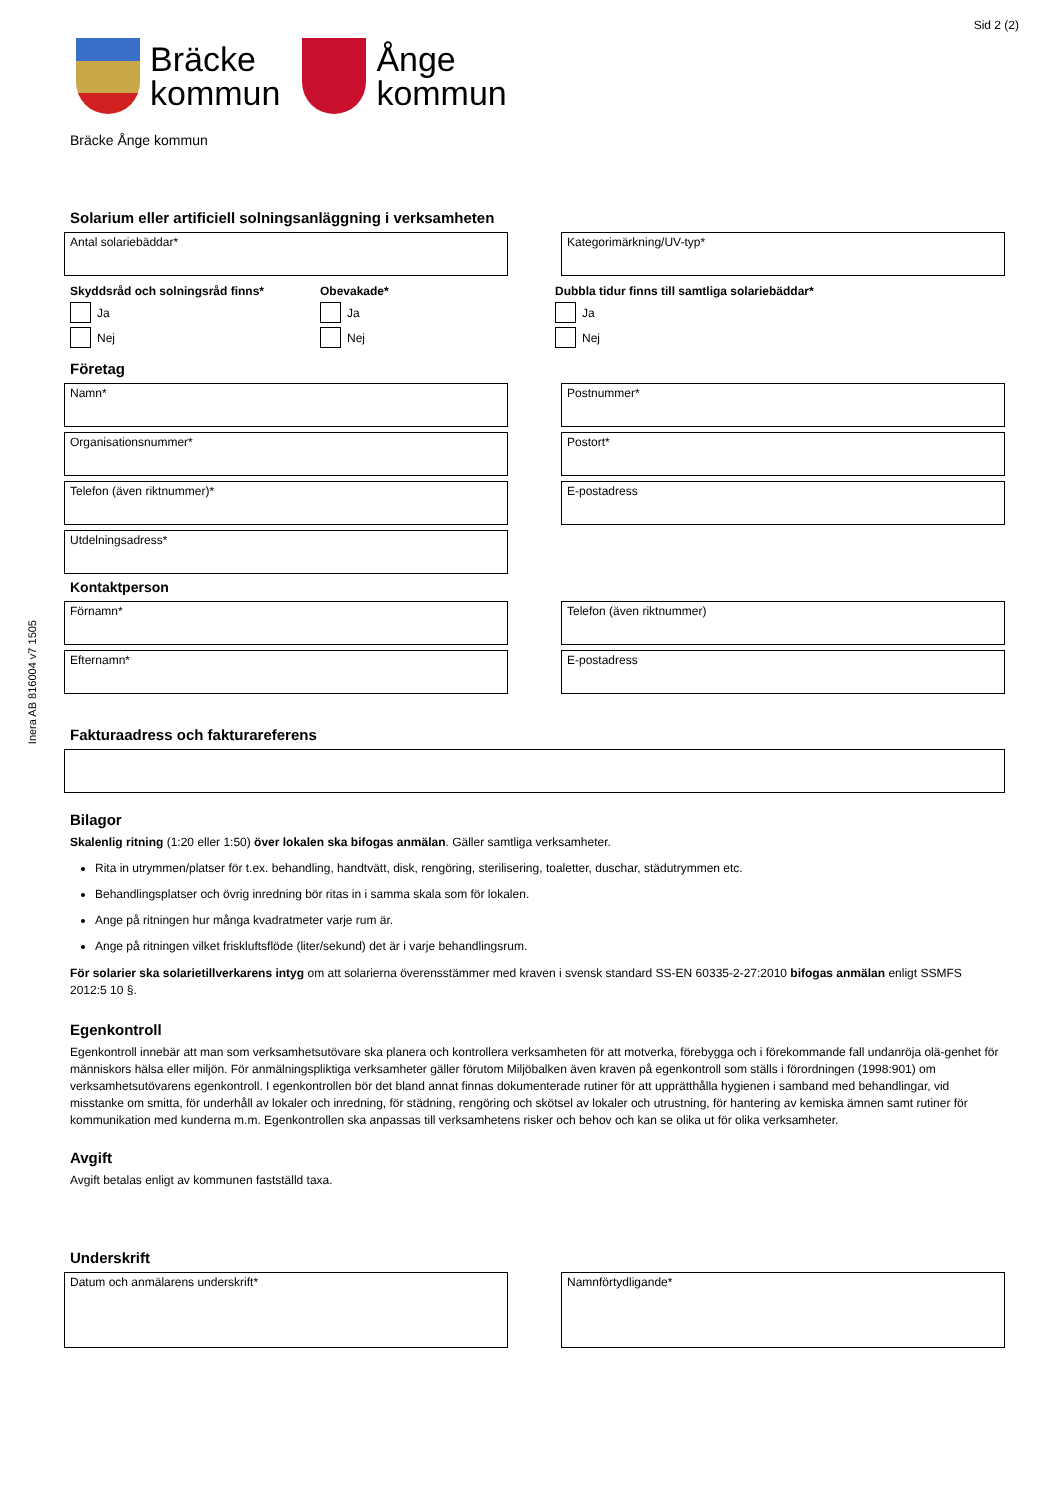Inera AB 816004 v7 1505
Sid 2 (2)
Bräcke
kommun
Ånge
kommun
Bräcke Ånge kommun
Solarium eller artificiell solningsanläggning i verksamheten
Antal solariebäddar* Kategorimärkning/UV-typ*
Skyddsråd och solningsråd finns*
Ja
Nej
Obevakade*
Ja
Nej
Dubbla tidur finns till samtliga solariebäddar*
Ja
Nej
Företag
Namn* Postnummer*
Organisationsnummer* Postort*
Telefon (även riktnummer)* E-postadress
Utdelningsadress*
Kontaktperson
Förnamn* Telefon (även riktnummer)
Efternamn* E-postadress
Fakturaadress och fakturareferens
Bilagor
Skalenlig ritning (1:20 eller 1:50) över lokalen ska bifogas anmälan. Gäller samtliga verksamheter.
Rita in utrymmen/platser för t.ex. behandling, handtvätt, disk, rengöring, sterilisering, toaletter, duschar, städutrymmen etc.
Behandlingsplatser och övrig inredning bör ritas in i samma skala som för lokalen.
Ange på ritningen hur många kvadratmeter varje rum är.
Ange på ritningen vilket friskluftsflöde (liter/sekund) det är i varje behandlingsrum.
För solarier ska solarietillverkarens intyg om att solarierna överensstämmer med kraven i svensk standard SS-EN 60335-2-27:2010 bifogas anmälan enligt SSMFS 2012:5 10 §.
Egenkontroll
Egenkontroll innebär att man som verksamhetsutövare ska planera och kontrollera verksamheten för att motverka, förebygga och i förekommande fall undanröja olä-genhet för människors hälsa eller miljön. För anmälningspliktiga verksamheter gäller förutom Miljöbalken även kraven på egenkontroll som ställs i förordningen (1998:901) om verksamhetsutövarens egenkontroll. I egenkontrollen bör det bland annat finnas dokumenterade rutiner för att upprätthålla hygienen i samband med behandlingar, vid misstanke om smitta, för underhåll av lokaler och inredning, för städning, rengöring och skötsel av lokaler och utrustning, för hantering av kemiska ämnen samt rutiner för kommunikation med kunderna m.m. Egenkontrollen ska anpassas till verksamhetens risker och behov och kan se olika ut för olika verksamheter.
Avgift
Avgift betalas enligt av kommunen fastställd taxa.
Underskrift
Datum och anmälarens underskrift* Namnförtydligande*